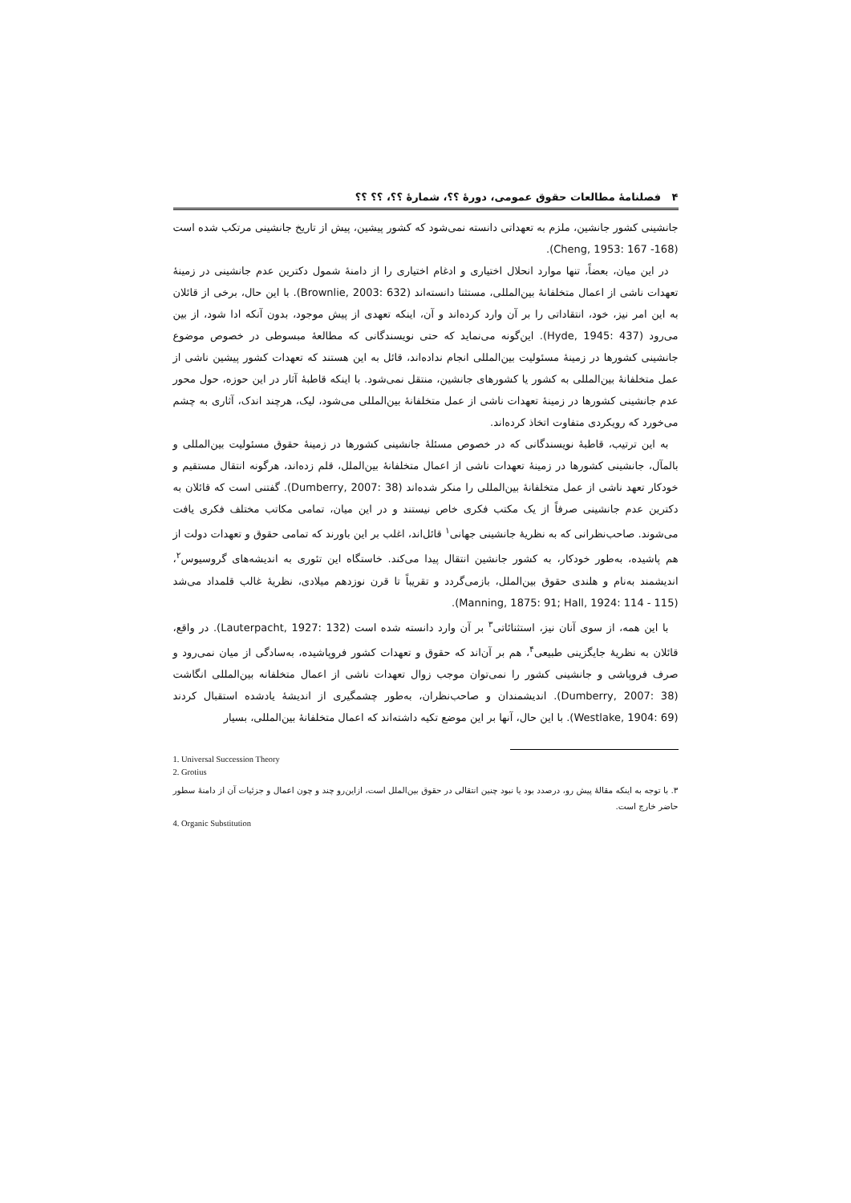۴ فصلنامهٔ مطالعات حقوق عمومی، دورهٔ ؟؟، شمارهٔ ؟؟، ؟؟ ؟؟
جانشینی کشور جانشین، ملزم به تعهداتی دانسته نمی‌شود که کشور پیشین، پیش از تاریخ جانشینی مرتکب شده است (Cheng, 1953: 167 -168).
در این میان، بعضاً، تنها موارد انحلال اختیاری و ادغام اختیاری را از دامنهٔ شمول دکترین عدم جانشینی در زمینهٔ تعهدات ناشی از اعمال متخلفانهٔ بین‌المللی، مستثنا دانسته‌اند (Brownlie, 2003: 632). با این حال، برخی از قائلان به این امر نیز، خود، انتقاداتی را بر آن وارد کرده‌اند و آن، اینکه تعهدی از پیش موجود، بدون آنکه ادا شود، از بین می‌رود (Hyde, 1945: 437). این‌گونه می‌نماید که حتی نویسندگانی که مطالعهٔ مبسوطی در خصوص موضوع جانشینی کشورها در زمینهٔ مسئولیت بین‌المللی انجام نداده‌اند، قائل به این هستند که تعهدات کشور پیشین ناشی از عمل متخلفانهٔ بین‌المللی به کشور یا کشورهای جانشین، منتقل نمی‌شود. با اینکه قاطبهٔ آثار در این حوزه، حول محور عدم جانشینی کشورها در زمینهٔ تعهدات ناشی از عمل متخلفانهٔ بین‌المللی می‌شود، لیک، هرچند اندک، آثاری به چشم می‌خورد که رویکردی متفاوت اتخاذ کرده‌اند.
به این ترتیب، قاطبهٔ نویسندگانی که در خصوص مسئلهٔ جانشینی کشورها در زمینهٔ حقوق مسئولیت بین‌المللی و بالمآل، جانشینی کشورها در زمینهٔ تعهدات ناشی از اعمال متخلفانهٔ بین‌الملل، قلم زده‌اند، هرگونه انتقال مستقیم و خودکار تعهد ناشی از عمل متخلفانهٔ بین‌المللی را منکر شده‌اند (Dumberry, 2007: 38). گفتنی است که قائلان به دکترین عدم جانشینی صرفاً از یک مکتب فکری خاص نیستند و در این میان، تمامی مکاتب مختلف فکری یافت می‌شوند. صاحب‌نظرانی که به نظریهٔ جانشینی جهانی<sup>۱</sup> قائل‌اند، اغلب بر این باورند که تمامی حقوق و تعهدات دولت از هم پاشیده، به‌طور خودکار، به کشور جانشین انتقال پیدا می‌کند. خاستگاه این تئوری به اندیشه‌های گروسیوس<sup>۲</sup>، اندیشمند به‌نام و هلندی حقوق بین‌الملل، بازمی‌گردد و تقریباً تا قرن نوزدهم میلادی، نظریهٔ غالب قلمداد می‌شد (Manning, 1875: 91; Hall, 1924: 114 - 115).
با این همه، از سوی آنان نیز، استثنائاتی<sup>۳</sup> بر آن وارد دانسته شده است (Lauterpacht, 1927: 132). در واقع، قائلان به نظریهٔ جایگزینی طبیعی<sup>۴</sup>، هم بر آن‌اند که حقوق و تعهدات کشور فروپاشیده، به‌سادگی از میان نمی‌رود و صرف فروپاشی و جانشینی کشور را نمی‌توان موجب زوال تعهدات ناشی از اعمال متخلفانه بین‌المللی انگاشت (Dumberry, 2007: 38). اندیشمندان و صاحب‌نظران، به‌طور چشمگیری از اندیشهٔ یادشده استقبال کردند (Westlake, 1904: 69). با این حال، آنها بر این موضع تکیه داشته‌اند که اعمال متخلفانهٔ بین‌المللی، بسیار
1. Universal Succession Theory
2. Grotius
۳. با توجه به اینکه مقالهٔ پیش رو، درصدد بود یا نبود چنین انتقالی در حقوق بین‌الملل است، ازاین‌رو چند و چون اعمال و جزئیات آن از دامنهٔ سطور حاضر خارج است.
4. Organic Substitution